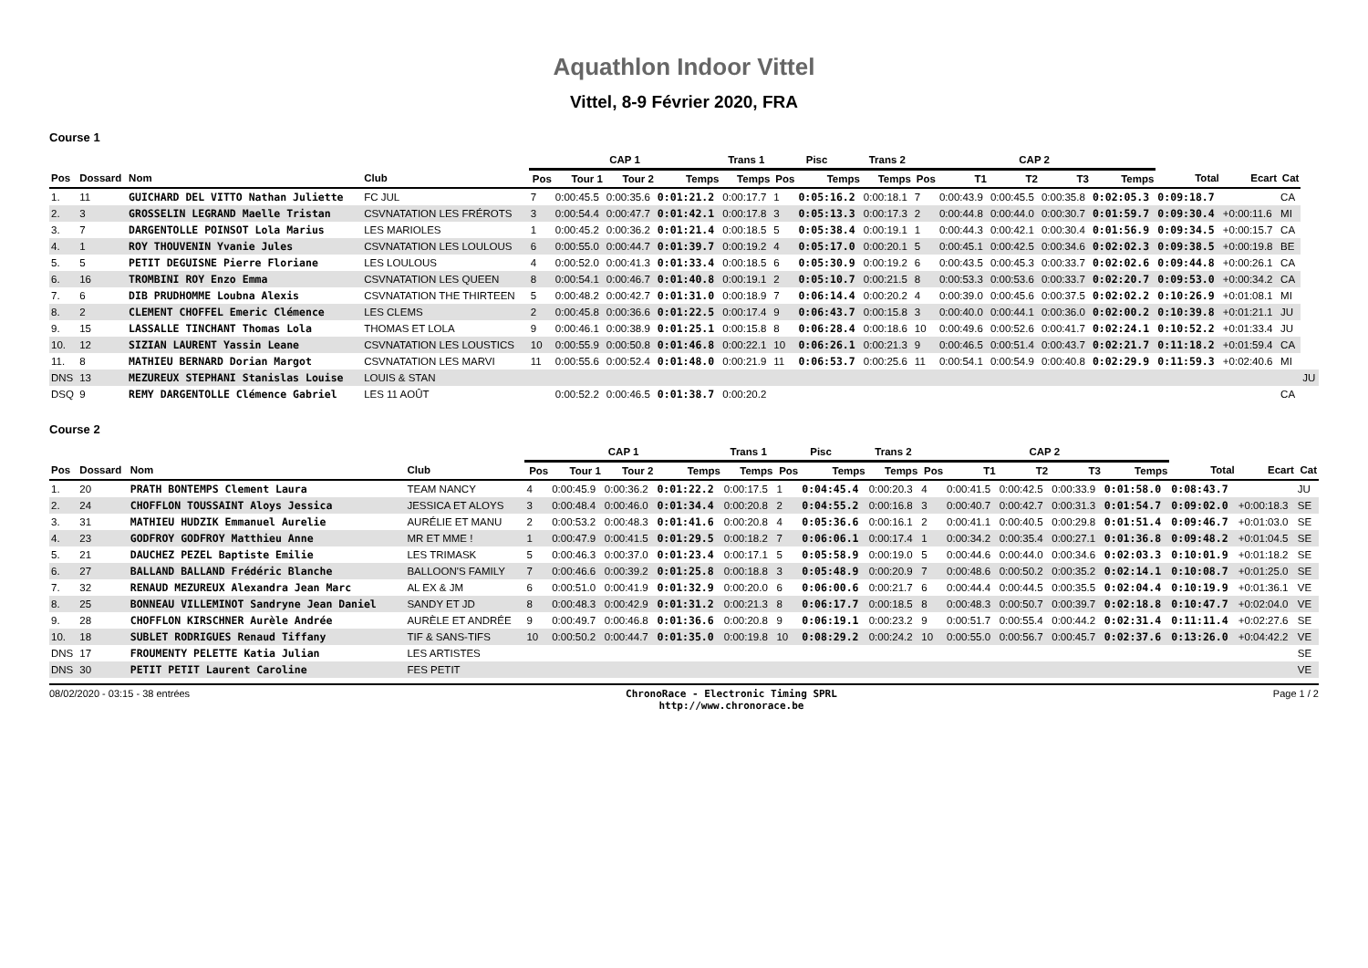Aquathlon Indoor Vittel
Vittel, 8-9 Février 2020, FRA
Course 1
| | | | | CAP 1 | | | | Trans 1 | Pisc | | Trans 2 | CAP 2 | | | | | | | | |
| --- | --- | --- | --- | --- | --- | --- | --- | --- | --- | --- | --- | --- | --- | --- | --- | --- | --- | --- | --- | --- |
| Pos | Dossard | Nom | Club | Pos | Tour 1 | Tour 2 | Temps | Temps | Pos | Temps | Temps | Pos | T1 | T2 | T3 | Temps | Total | Ecart | Cat | |
| 1. | 11 | GUICHARD DEL VITTO Nathan Juliette | FC JUL | 7 | 0:00:45.5 | 0:00:35.6 | 0:01:21.2 | 0:00:17.7 | 1 | 0:05:16.2 | 0:00:18.1 | 7 | 0:00:43.9 | 0:00:45.5 | 0:00:35.8 | 0:02:05.3 | 0:09:18.7 | | CA | |
| 2. | 3 | GROSSELIN LEGRAND Maelle Tristan | CSVNATATION LES FRÉROTS | 3 | 0:00:54.4 | 0:00:47.7 | 0:01:42.1 | 0:00:17.8 | 3 | 0:05:13.3 | 0:00:17.3 | 2 | 0:00:44.8 | 0:00:44.0 | 0:00:30.7 | 0:01:59.7 | 0:09:30.4 | +0:00:11.6 | MI | |
| 3. | 7 | DARGENTOLLE POINSOT Lola Marius | LES MARIOLES | 1 | 0:00:45.2 | 0:00:36.2 | 0:01:21.4 | 0:00:18.5 | 5 | 0:05:38.4 | 0:00:19.1 | 1 | 0:00:44.3 | 0:00:42.1 | 0:00:30.4 | 0:01:56.9 | 0:09:34.5 | +0:00:15.7 | CA | |
| 4. | 1 | ROY THOUVENIN Yvanie Jules | CSVNATATION LES LOULOUS | 6 | 0:00:55.0 | 0:00:44.7 | 0:01:39.7 | 0:00:19.2 | 4 | 0:05:17.0 | 0:00:20.1 | 5 | 0:00:45.1 | 0:00:42.5 | 0:00:34.6 | 0:02:02.3 | 0:09:38.5 | +0:00:19.8 | BE | |
| 5. | 5 | PETIT DEGUISNE Pierre Floriane | LES LOULOUS | 4 | 0:00:52.0 | 0:00:41.3 | 0:01:33.4 | 0:00:18.5 | 6 | 0:05:30.9 | 0:00:19.2 | 6 | 0:00:43.5 | 0:00:45.3 | 0:00:33.7 | 0:02:02.6 | 0:09:44.8 | +0:00:26.1 | CA | |
| 6. | 16 | TROMBINI ROY Enzo Emma | CSVNATATION LES QUEEN | 8 | 0:00:54.1 | 0:00:46.7 | 0:01:40.8 | 0:00:19.1 | 2 | 0:05:10.7 | 0:00:21.5 | 8 | 0:00:53.3 | 0:00:53.6 | 0:00:33.7 | 0:02:20.7 | 0:09:53.0 | +0:00:34.2 | CA | |
| 7. | 6 | DIB PRUDHOMME Loubna Alexis | CSVNATATION THE THIRTEEN | 5 | 0:00:48.2 | 0:00:42.7 | 0:01:31.0 | 0:00:18.9 | 7 | 0:06:14.4 | 0:00:20.2 | 4 | 0:00:39.0 | 0:00:45.6 | 0:00:37.5 | 0:02:02.2 | 0:10:26.9 | +0:01:08.1 | MI | |
| 8. | 2 | CLEMENT CHOFFEL Emeric Clémence | LES CLEMS | 2 | 0:00:45.8 | 0:00:36.6 | 0:01:22.5 | 0:00:17.4 | 9 | 0:06:43.7 | 0:00:15.8 | 3 | 0:00:40.0 | 0:00:44.1 | 0:00:36.0 | 0:02:00.2 | 0:10:39.8 | +0:01:21.1 | JU | |
| 9. | 15 | LASSALLE TINCHANT Thomas Lola | THOMAS ET LOLA | 9 | 0:00:46.1 | 0:00:38.9 | 0:01:25.1 | 0:00:15.8 | 8 | 0:06:28.4 | 0:00:18.6 | 10 | 0:00:49.6 | 0:00:52.6 | 0:00:41.7 | 0:02:24.1 | 0:10:52.2 | +0:01:33.4 | JU | |
| 10. | 12 | SIZIAN LAURENT Yassin Leane | CSVNATATION LES LOUSTICS | 10 | 0:00:55.9 | 0:00:50.8 | 0:01:46.8 | 0:00:22.1 | 10 | 0:06:26.1 | 0:00:21.3 | 9 | 0:00:46.5 | 0:00:51.4 | 0:00:43.7 | 0:02:21.7 | 0:11:18.2 | +0:01:59.4 | CA | |
| 11. | 8 | MATHIEU BERNARD Dorian Margot | CSVNATATION LES MARVI | 11 | 0:00:55.6 | 0:00:52.4 | 0:01:48.0 | 0:00:21.9 | 11 | 0:06:53.7 | 0:00:25.6 | 11 | 0:00:54.1 | 0:00:54.9 | 0:00:40.8 | 0:02:29.9 | 0:11:59.3 | +0:02:40.6 | MI | |
| DNS | 13 | MEZUREUX STEPHANI Stanislas Louise | LOUIS & STAN | | | | | | | | | | | | | | | | | JU |
| DSQ | 9 | REMY DARGENTOLLE Clémence Gabriel | LES 11 AOÛT | | 0:00:52.2 | 0:00:46.5 | 0:01:38.7 | 0:00:20.2 | | | | | | | | | | | CA | |
Course 2
| | | | | CAP 1 | | | | Trans 1 | Pisc | | Trans 2 | CAP 2 | | | | | | | |
| --- | --- | --- | --- | --- | --- | --- | --- | --- | --- | --- | --- | --- | --- | --- | --- | --- | --- | --- | --- |
| Pos | Dossard | Nom | Club | Pos | Tour 1 | Tour 2 | Temps | Temps | Pos | Temps | Temps | Pos | T1 | T2 | T3 | Temps | Total | Ecart | Cat |
| 1. | 20 | PRATH BONTEMPS Clement Laura | TEAM NANCY | 4 | 0:00:45.9 | 0:00:36.2 | 0:01:22.2 | 0:00:17.5 | 1 | 0:04:45.4 | 0:00:20.3 | 4 | 0:00:41.5 | 0:00:42.5 | 0:00:33.9 | 0:01:58.0 | 0:08:43.7 | | JU |
| 2. | 24 | CHOFFLON TOUSSAINT Aloys Jessica | JESSICA ET ALOYS | 3 | 0:00:48.4 | 0:00:46.0 | 0:01:34.4 | 0:00:20.8 | 2 | 0:04:55.2 | 0:00:16.8 | 3 | 0:00:40.7 | 0:00:42.7 | 0:00:31.3 | 0:01:54.7 | 0:09:02.0 | +0:00:18.3 | SE |
| 3. | 31 | MATHIEU HUDZIK Emmanuel Aurelie | AURÉLIE ET MANU | 2 | 0:00:53.2 | 0:00:48.3 | 0:01:41.6 | 0:00:20.8 | 4 | 0:05:36.6 | 0:00:16.1 | 2 | 0:00:41.1 | 0:00:40.5 | 0:00:29.8 | 0:01:51.4 | 0:09:46.7 | +0:01:03.0 | SE |
| 4. | 23 | GODFROY GODFROY Matthieu Anne | MR ET MME ! | 1 | 0:00:47.9 | 0:00:41.5 | 0:01:29.5 | 0:00:18.2 | 7 | 0:06:06.1 | 0:00:17.4 | 1 | 0:00:34.2 | 0:00:35.4 | 0:00:27.1 | 0:01:36.8 | 0:09:48.2 | +0:01:04.5 | SE |
| 5. | 21 | DAUCHEZ PEZEL Baptiste Emilie | LES TRIMASK | 5 | 0:00:46.3 | 0:00:37.0 | 0:01:23.4 | 0:00:17.1 | 5 | 0:05:58.9 | 0:00:19.0 | 5 | 0:00:44.6 | 0:00:44.0 | 0:00:34.6 | 0:02:03.3 | 0:10:01.9 | +0:01:18.2 | SE |
| 6. | 27 | BALLAND BALLAND Frédéric Blanche | BALLOON'S FAMILY | 7 | 0:00:46.6 | 0:00:39.2 | 0:01:25.8 | 0:00:18.8 | 3 | 0:05:48.9 | 0:00:20.9 | 7 | 0:00:48.6 | 0:00:50.2 | 0:00:35.2 | 0:02:14.1 | 0:10:08.7 | +0:01:25.0 | SE |
| 7. | 32 | RENAUD MEZUREUX Alexandra Jean Marc | AL EX & JM | 6 | 0:00:51.0 | 0:00:41.9 | 0:01:32.9 | 0:00:20.0 | 6 | 0:06:00.6 | 0:00:21.7 | 6 | 0:00:44.4 | 0:00:44.5 | 0:00:35.5 | 0:02:04.4 | 0:10:19.9 | +0:01:36.1 | VE |
| 8. | 25 | BONNEAU VILLEMINOT Sandryne Jean Daniel | SANDY ET JD | 8 | 0:00:48.3 | 0:00:42.9 | 0:01:31.2 | 0:00:21.3 | 8 | 0:06:17.7 | 0:00:18.5 | 8 | 0:00:48.3 | 0:00:50.7 | 0:00:39.7 | 0:02:18.8 | 0:10:47.7 | +0:02:04.0 | VE |
| 9. | 28 | CHOFFLON KIRSCHNER Aurèle Andrée | AURÈLE ET ANDRÉE | 9 | 0:00:49.7 | 0:00:46.8 | 0:01:36.6 | 0:00:20.8 | 9 | 0:06:19.1 | 0:00:23.2 | 9 | 0:00:51.7 | 0:00:55.4 | 0:00:44.2 | 0:02:31.4 | 0:11:11.4 | +0:02:27.6 | SE |
| 10. | 18 | SUBLET RODRIGUES Renaud Tiffany | TIF & SANS-TIFS | 10 | 0:00:50.2 | 0:00:44.7 | 0:01:35.0 | 0:00:19.8 | 10 | 0:08:29.2 | 0:00:24.2 | 10 | 0:00:55.0 | 0:00:56.7 | 0:00:45.7 | 0:02:37.6 | 0:13:26.0 | +0:04:42.2 | VE |
| DNS | 17 | FROUMENTY PELETTE Katia Julian | LES ARTISTES | | | | | | | | | | | | | | | | SE |
| DNS | 30 | PETIT PETIT Laurent Caroline | FES PETIT | | | | | | | | | | | | | | | | VE |
08/02/2020 - 03:15 - 38 entrées ChronoRace - Electronic Timing SPRL
http://www.chronorace.be Page 1 / 2